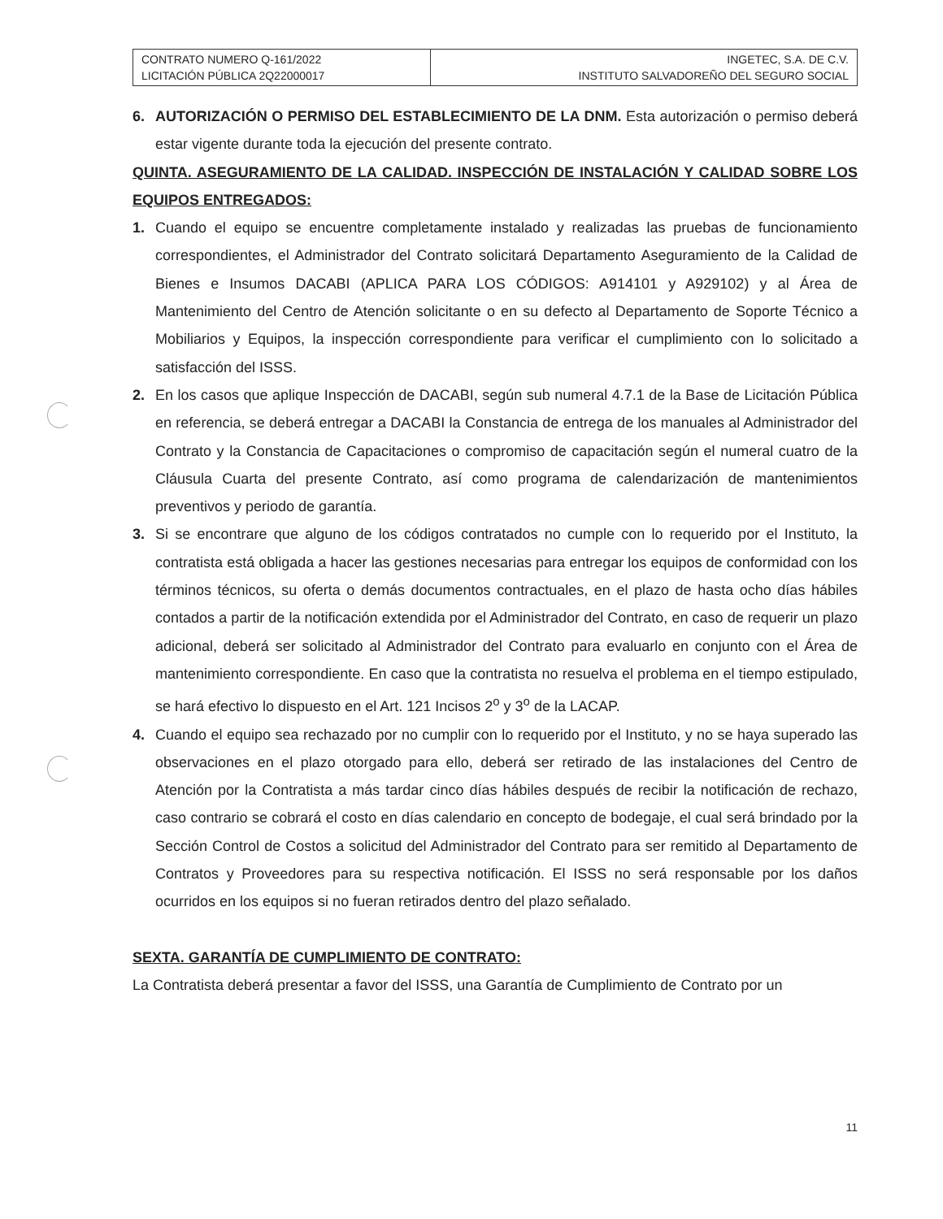| CONTRATO NUMERO Q-161/2022 LICITACIÓN PÚBLICA 2Q22000017 | INGETEC, S.A. DE C.V. INSTITUTO SALVADOREÑO DEL SEGURO SOCIAL |
6. AUTORIZACIÓN O PERMISO DEL ESTABLECIMIENTO DE LA DNM. Esta autorización o permiso deberá estar vigente durante toda la ejecución del presente contrato.
QUINTA. ASEGURAMIENTO DE LA CALIDAD. INSPECCIÓN DE INSTALACIÓN Y CALIDAD SOBRE LOS EQUIPOS ENTREGADOS:
1. Cuando el equipo se encuentre completamente instalado y realizadas las pruebas de funcionamiento correspondientes, el Administrador del Contrato solicitará Departamento Aseguramiento de la Calidad de Bienes e Insumos DACABI (APLICA PARA LOS CÓDIGOS: A914101 y A929102) y al Área de Mantenimiento del Centro de Atención solicitante o en su defecto al Departamento de Soporte Técnico a Mobiliarios y Equipos, la inspección correspondiente para verificar el cumplimiento con lo solicitado a satisfacción del ISSS.
2. En los casos que aplique Inspección de DACABI, según sub numeral 4.7.1 de la Base de Licitación Pública en referencia, se deberá entregar a DACABI la Constancia de entrega de los manuales al Administrador del Contrato y la Constancia de Capacitaciones o compromiso de capacitación según el numeral cuatro de la Cláusula Cuarta del presente Contrato, así como programa de calendarización de mantenimientos preventivos y periodo de garantía.
3. Si se encontrare que alguno de los códigos contratados no cumple con lo requerido por el Instituto, la contratista está obligada a hacer las gestiones necesarias para entregar los equipos de conformidad con los términos técnicos, su oferta o demás documentos contractuales, en el plazo de hasta ocho días hábiles contados a partir de la notificación extendida por el Administrador del Contrato, en caso de requerir un plazo adicional, deberá ser solicitado al Administrador del Contrato para evaluarlo en conjunto con el Área de mantenimiento correspondiente. En caso que la contratista no resuelva el problema en el tiempo estipulado, se hará efectivo lo dispuesto en el Art. 121 Incisos 2<sup>o</sup> y 3<sup>o</sup> de la LACAP.
4. Cuando el equipo sea rechazado por no cumplir con lo requerido por el Instituto, y no se haya superado las observaciones en el plazo otorgado para ello, deberá ser retirado de las instalaciones del Centro de Atención por la Contratista a más tardar cinco días hábiles después de recibir la notificación de rechazo, caso contrario se cobrará el costo en días calendario en concepto de bodegaje, el cual será brindado por la Sección Control de Costos a solicitud del Administrador del Contrato para ser remitido al Departamento de Contratos y Proveedores para su respectiva notificación. El ISSS no será responsable por los daños ocurridos en los equipos si no fueran retirados dentro del plazo señalado.
SEXTA. GARANTÍA DE CUMPLIMIENTO DE CONTRATO:
La Contratista deberá presentar a favor del ISSS, una Garantía de Cumplimiento de Contrato por un
11